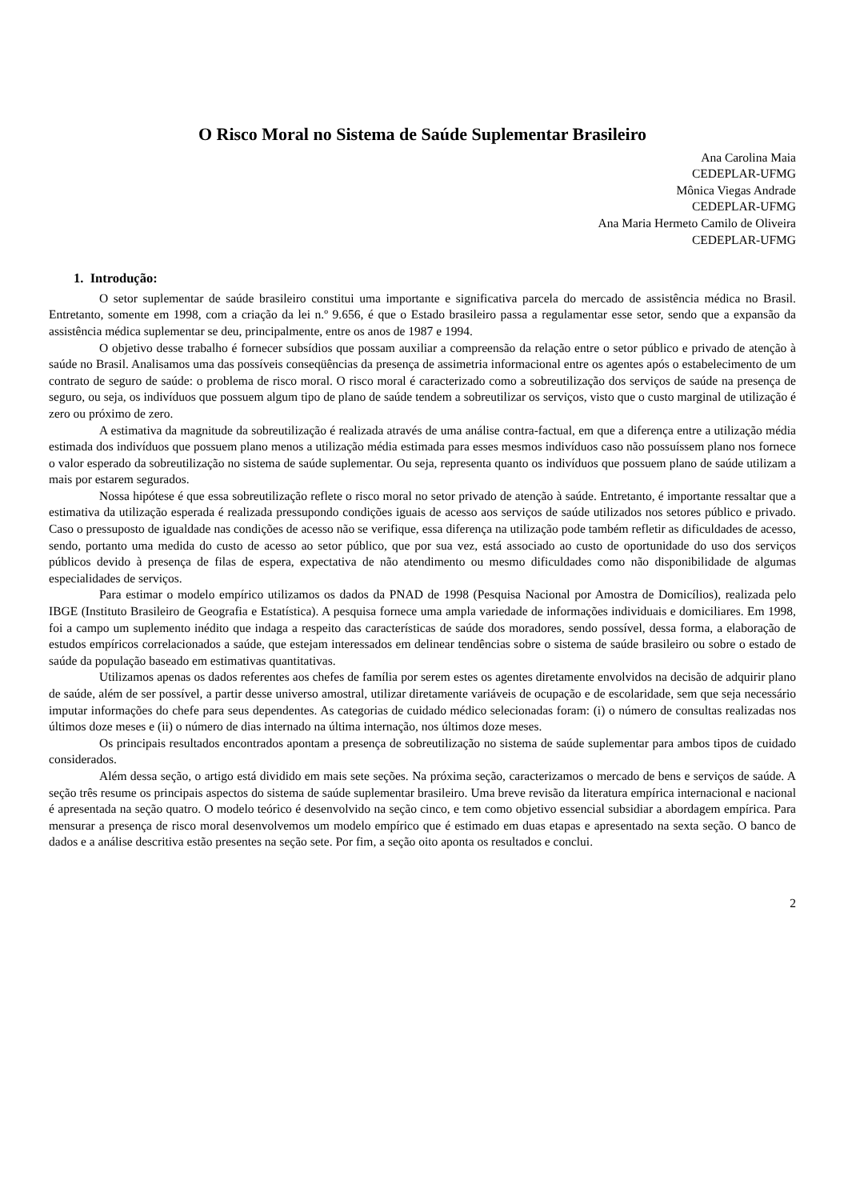O Risco Moral no Sistema de Saúde Suplementar Brasileiro
Ana Carolina Maia
CEDEPLAR-UFMG
Mônica Viegas Andrade
CEDEPLAR-UFMG
Ana Maria Hermeto Camilo de Oliveira
CEDEPLAR-UFMG
1. Introdução:
O setor suplementar de saúde brasileiro constitui uma importante e significativa parcela do mercado de assistência médica no Brasil. Entretanto, somente em 1998, com a criação da lei n.º 9.656, é que o Estado brasileiro passa a regulamentar esse setor, sendo que a expansão da assistência médica suplementar se deu, principalmente, entre os anos de 1987 e 1994.
O objetivo desse trabalho é fornecer subsídios que possam auxiliar a compreensão da relação entre o setor público e privado de atenção à saúde no Brasil. Analisamos uma das possíveis conseqüências da presença de assimetria informacional entre os agentes após o estabelecimento de um contrato de seguro de saúde: o problema de risco moral. O risco moral é caracterizado como a sobreutilização dos serviços de saúde na presença de seguro, ou seja, os indivíduos que possuem algum tipo de plano de saúde tendem a sobreutilizar os serviços, visto que o custo marginal de utilização é zero ou próximo de zero.
A estimativa da magnitude da sobreutilização é realizada através de uma análise contra-factual, em que a diferença entre a utilização média estimada dos indivíduos que possuem plano menos a utilização média estimada para esses mesmos indivíduos caso não possuíssem plano nos fornece o valor esperado da sobreutilização no sistema de saúde suplementar. Ou seja, representa quanto os indivíduos que possuem plano de saúde utilizam a mais por estarem segurados.
Nossa hipótese é que essa sobreutilização reflete o risco moral no setor privado de atenção à saúde. Entretanto, é importante ressaltar que a estimativa da utilização esperada é realizada pressupondo condições iguais de acesso aos serviços de saúde utilizados nos setores público e privado. Caso o pressuposto de igualdade nas condições de acesso não se verifique, essa diferença na utilização pode também refletir as dificuldades de acesso, sendo, portanto uma medida do custo de acesso ao setor público, que por sua vez, está associado ao custo de oportunidade do uso dos serviços públicos devido à presença de filas de espera, expectativa de não atendimento ou mesmo dificuldades como não disponibilidade de algumas especialidades de serviços.
Para estimar o modelo empírico utilizamos os dados da PNAD de 1998 (Pesquisa Nacional por Amostra de Domicílios), realizada pelo IBGE (Instituto Brasileiro de Geografia e Estatística). A pesquisa fornece uma ampla variedade de informações individuais e domiciliares. Em 1998, foi a campo um suplemento inédito que indaga a respeito das características de saúde dos moradores, sendo possível, dessa forma, a elaboração de estudos empíricos correlacionados a saúde, que estejam interessados em delinear tendências sobre o sistema de saúde brasileiro ou sobre o estado de saúde da população baseado em estimativas quantitativas.
Utilizamos apenas os dados referentes aos chefes de família por serem estes os agentes diretamente envolvidos na decisão de adquirir plano de saúde, além de ser possível, a partir desse universo amostral, utilizar diretamente variáveis de ocupação e de escolaridade, sem que seja necessário imputar informações do chefe para seus dependentes. As categorias de cuidado médico selecionadas foram: (i) o número de consultas realizadas nos últimos doze meses e (ii) o número de dias internado na última internação, nos últimos doze meses.
Os principais resultados encontrados apontam a presença de sobreutilização no sistema de saúde suplementar para ambos tipos de cuidado considerados.
Além dessa seção, o artigo está dividido em mais sete seções. Na próxima seção, caracterizamos o mercado de bens e serviços de saúde. A seção três resume os principais aspectos do sistema de saúde suplementar brasileiro. Uma breve revisão da literatura empírica internacional e nacional é apresentada na seção quatro. O modelo teórico é desenvolvido na seção cinco, e tem como objetivo essencial subsidiar a abordagem empírica. Para mensurar a presença de risco moral desenvolvemos um modelo empírico que é estimado em duas etapas e apresentado na sexta seção. O banco de dados e a análise descritiva estão presentes na seção sete. Por fim, a seção oito aponta os resultados e conclui.
2